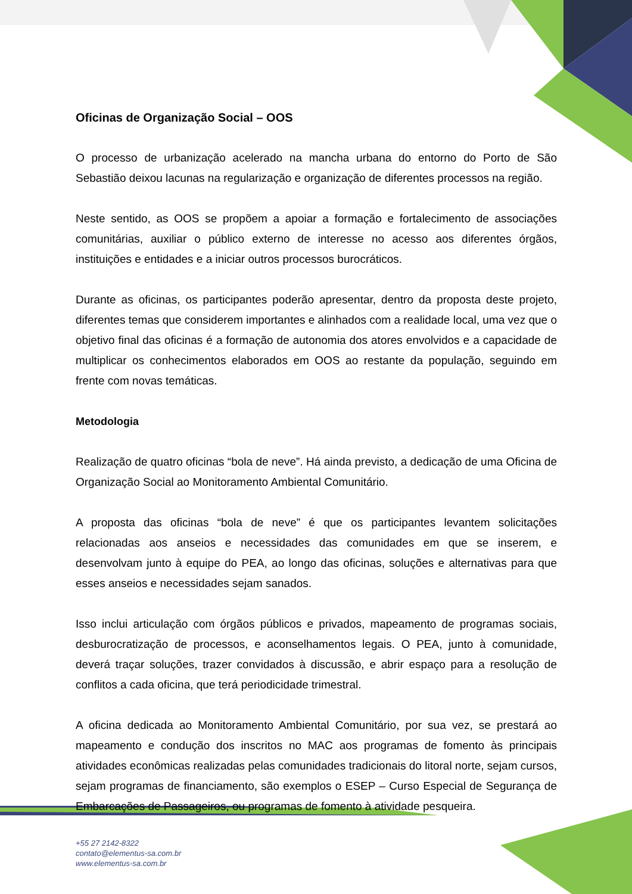Oficinas de Organização Social – OOS
O processo de urbanização acelerado na mancha urbana do entorno do Porto de São Sebastião deixou lacunas na regularização e organização de diferentes processos na região.
Neste sentido, as OOS se propõem a apoiar a formação e fortalecimento de associações comunitárias, auxiliar o público externo de interesse no acesso aos diferentes órgãos, instituições e entidades e a iniciar outros processos burocráticos.
Durante as oficinas, os participantes poderão apresentar, dentro da proposta deste projeto, diferentes temas que considerem importantes e alinhados com a realidade local, uma vez que o objetivo final das oficinas é a formação de autonomia dos atores envolvidos e a capacidade de multiplicar os conhecimentos elaborados em OOS ao restante da população, seguindo em frente com novas temáticas.
Metodologia
Realização de quatro oficinas “bola de neve”. Há ainda previsto, a dedicação de uma Oficina de Organização Social ao Monitoramento Ambiental Comunitário.
A proposta das oficinas “bola de neve” é que os participantes levantem solicitações relacionadas aos anseios e necessidades das comunidades em que se inserem, e desenvolvam junto à equipe do PEA, ao longo das oficinas, soluções e alternativas para que esses anseios e necessidades sejam sanados.
Isso inclui articulação com órgãos públicos e privados, mapeamento de programas sociais, desburocratização de processos, e aconselhamentos legais. O PEA, junto à comunidade, deverá traçar soluções, trazer convidados à discussão, e abrir espaço para a resolução de conflitos a cada oficina, que terá periodicidade trimestral.
A oficina dedicada ao Monitoramento Ambiental Comunitário, por sua vez, se prestará ao mapeamento e condução dos inscritos no MAC aos programas de fomento às principais atividades econômicas realizadas pelas comunidades tradicionais do litoral norte, sejam cursos, sejam programas de financiamento, são exemplos o ESEP – Curso Especial de Segurança de Embarcações de Passageiros, ou programas de fomento à atividade pesqueira.
+55 27 2142-8322
contato@elementus-sa.com.br
www.elementus-sa.com.br